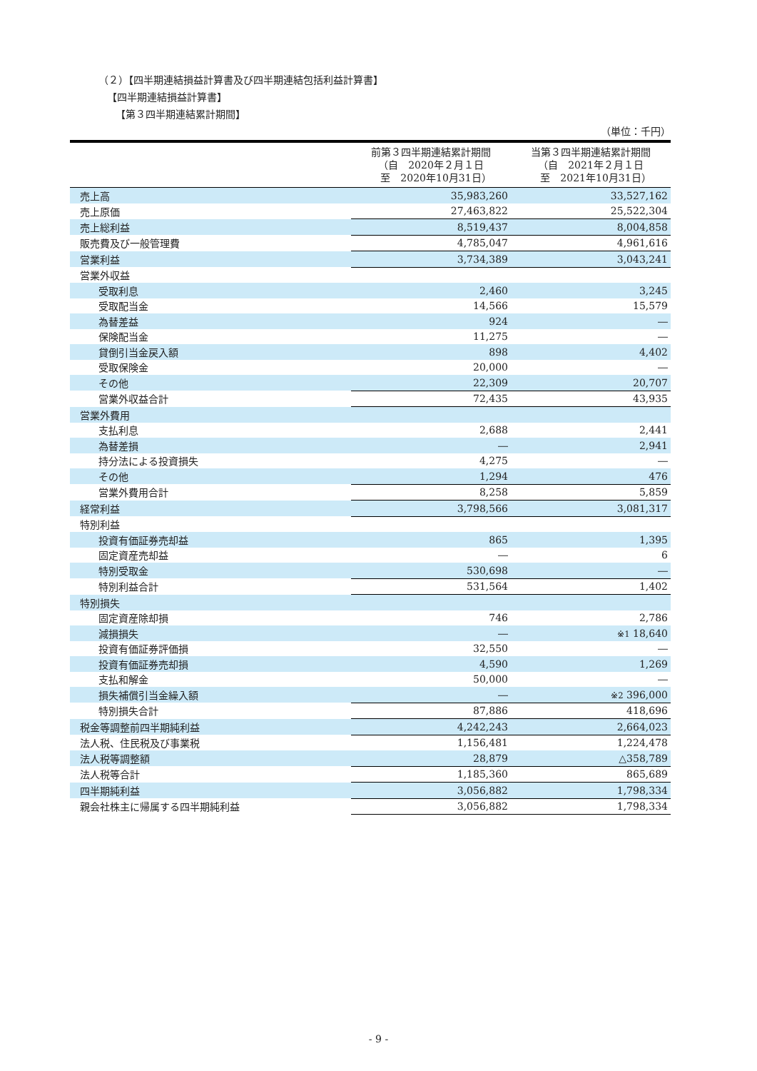（２）【四半期連結損益計算書及び四半期連結包括利益計算書】
【四半期連結損益計算書】
【第３四半期連結累計期間】
（単位：千円）
| | 前第３四半期連結累計期間 （自 2020年２月１日 至 2020年10月31日） | 当第３四半期連結累計期間 （自 2021年２月１日 至 2021年10月31日） |
| --- | --- | --- |
| 売上高 | 35,983,260 | 33,527,162 |
| 売上原価 | 27,463,822 | 25,522,304 |
| 売上総利益 | 8,519,437 | 8,004,858 |
| 販売費及び一般管理費 | 4,785,047 | 4,961,616 |
| 営業利益 | 3,734,389 | 3,043,241 |
| 営業外収益 | | |
| 受取利息 | 2,460 | 3,245 |
| 受取配当金 | 14,566 | 15,579 |
| 為替差益 | 924 | ― |
| 保険配当金 | 11,275 | ― |
| 貸倒引当金戻入額 | 898 | 4,402 |
| 受取保険金 | 20,000 | ― |
| その他 | 22,309 | 20,707 |
| 営業外収益合計 | 72,435 | 43,935 |
| 営業外費用 | | |
| 支払利息 | 2,688 | 2,441 |
| 為替差損 | ― | 2,941 |
| 持分法による投資損失 | 4,275 | ― |
| その他 | 1,294 | 476 |
| 営業外費用合計 | 8,258 | 5,859 |
| 経常利益 | 3,798,566 | 3,081,317 |
| 特別利益 | | |
| 投資有価証券売却益 | 865 | 1,395 |
| 固定資産売却益 | ― | 6 |
| 特別受取金 | 530,698 | ― |
| 特別利益合計 | 531,564 | 1,402 |
| 特別損失 | | |
| 固定資産除却損 | 746 | 2,786 |
| 減損損失 | ― | ※1 18,640 |
| 投資有価証券評価損 | 32,550 | ― |
| 投資有価証券売却損 | 4,590 | 1,269 |
| 支払和解金 | 50,000 | ― |
| 損失補償引当金繰入額 | ― | ※2 396,000 |
| 特別損失合計 | 87,886 | 418,696 |
| 税金等調整前四半期純利益 | 4,242,243 | 2,664,023 |
| 法人税、住民税及び事業税 | 1,156,481 | 1,224,478 |
| 法人税等調整額 | 28,879 | △358,789 |
| 法人税等合計 | 1,185,360 | 865,689 |
| 四半期純利益 | 3,056,882 | 1,798,334 |
| 親会社株主に帰属する四半期純利益 | 3,056,882 | 1,798,334 |
- 9 -